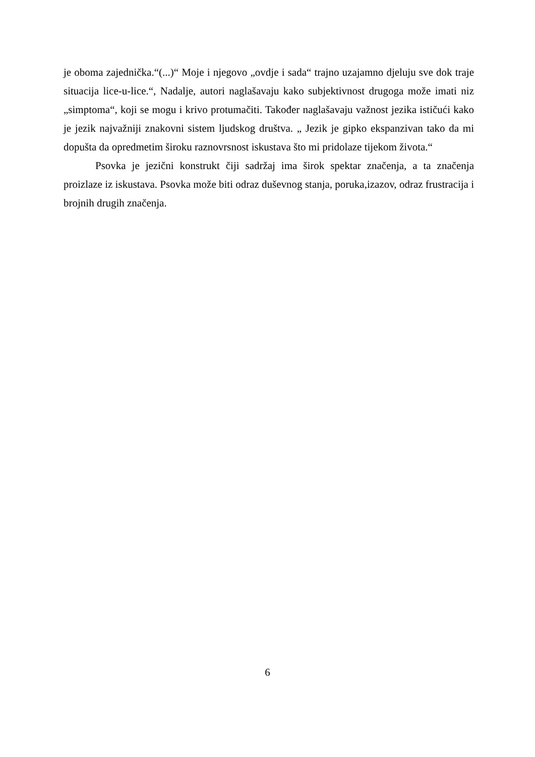je oboma zajednička.“(...)“ Moje i njegovo „ovdje i sada“ trajno uzajamno djeluju sve dok traje situacija lice-u-lice.“, Nadalje, autori naglašavaju kako subjektivnost drugoga može imati niz „simptoma“, koji se mogu i krivo protumačiti. Također naglašavaju važnost jezika ističući kako je jezik najvažniji znakovni sistem ljudskog društva. „ Jezik je gipko ekspanzivan tako da mi dopušta da opredmetim široku raznovrsnost iskustava što mi pridolaze tijekom života.“
Psovka je jezični konstrukt čiji sadržaj ima širok spektar značenja, a ta značenja proizlaze iz iskustava. Psovka može biti odraz duševnog stanja, poruka,izazov, odraz frustracija i brojnih drugih značenja.
6